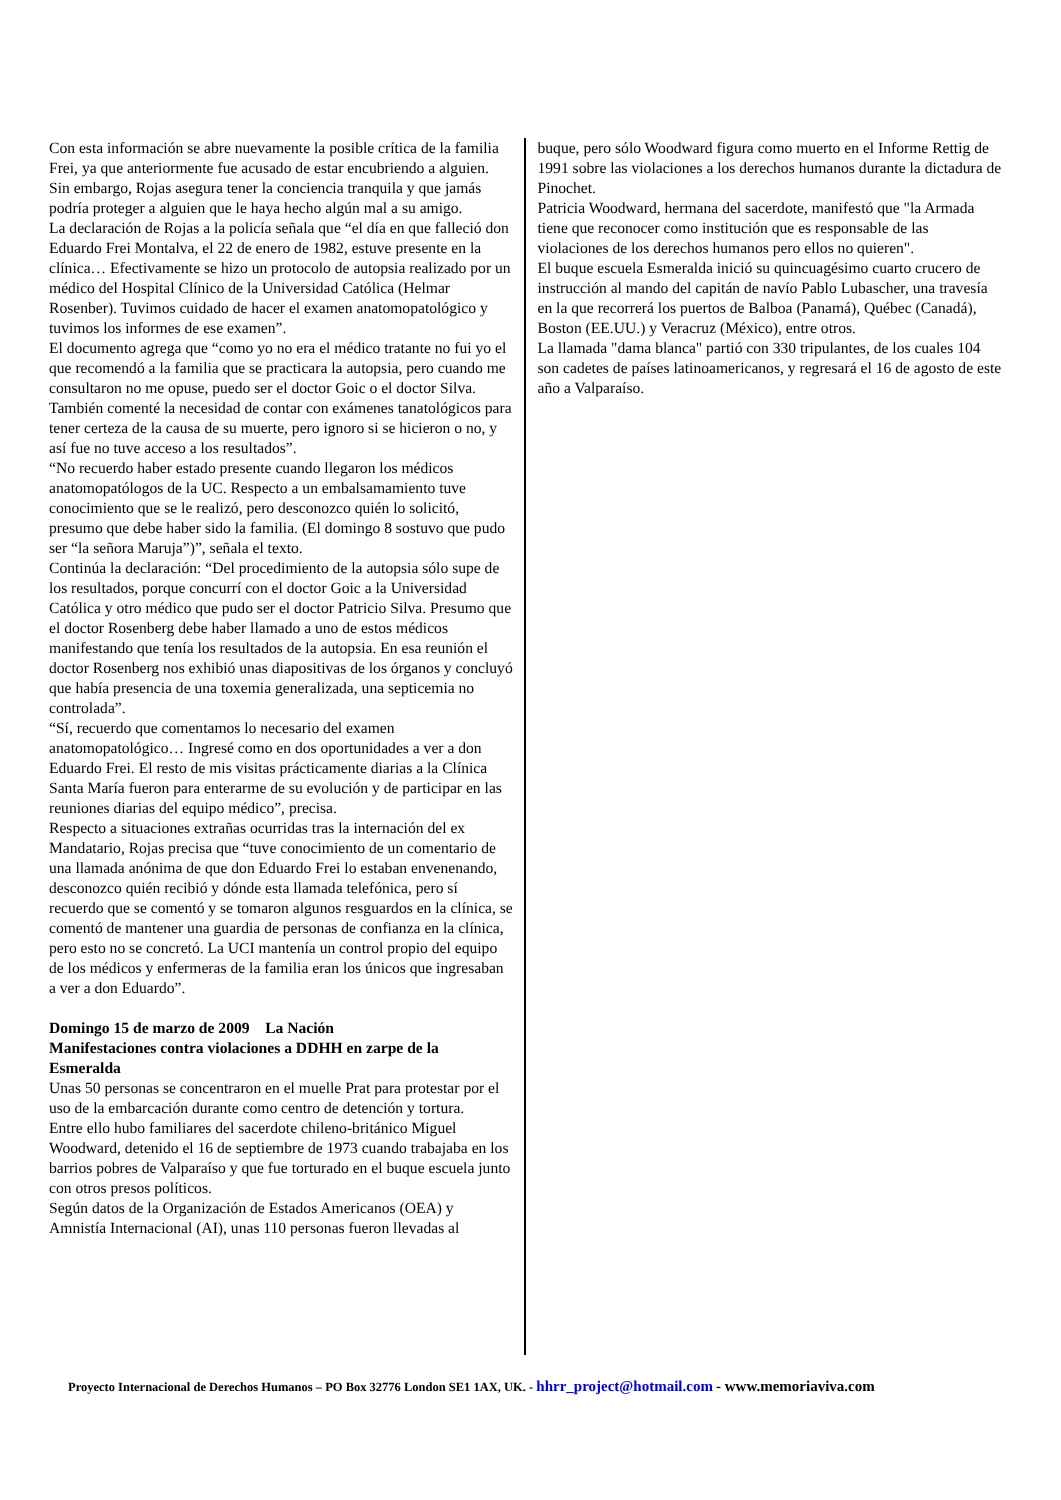Con esta información se abre nuevamente la posible crítica de la familia Frei, ya que anteriormente fue acusado de estar encubriendo a alguien. Sin embargo, Rojas asegura tener la conciencia tranquila y que jamás podría proteger a alguien que le haya hecho algún mal a su amigo.
La declaración de Rojas a la policía señala que “el día en que falleció don Eduardo Frei Montalva, el 22 de enero de 1982, estuve presente en la clínica… Efectivamente se hizo un protocolo de autopsia realizado por un médico del Hospital Clínico de la Universidad Católica (Helmar Rosenber). Tuvimos cuidado de hacer el examen anatomopatológico y tuvimos los informes de ese examen”.
El documento agrega que “como yo no era el médico tratante no fui yo el que recomendó a la familia que se practicara la autopsia, pero cuando me consultaron no me opuse, puedo ser el doctor Goic o el doctor Silva. También comenté la necesidad de contar con exámenes tanatológicos para tener certeza de la causa de su muerte, pero ignoro si se hicieron o no, y así fue no tuve acceso a los resultados”.
“No recuerdo haber estado presente cuando llegaron los médicos anatomopatólogos de la UC. Respecto a un embalsamamiento tuve conocimiento que se le realizó, pero desconozco quién lo solicitó, presumo que debe haber sido la familia. (El domingo 8 sostuvo que pudo ser “la señora Maruja”)”, señala el texto.
Continúa la declaración: “Del procedimiento de la autopsia sólo supe de los resultados, porque concurrí con el doctor Goic a la Universidad Católica y otro médico que pudo ser el doctor Patricio Silva. Presumo que el doctor Rosenberg debe haber llamado a uno de estos médicos manifestando que tenía los resultados de la autopsia. En esa reunión el doctor Rosenberg nos exhibió unas diapositivas de los órganos y concluyó que había presencia de una toxemia generalizada, una septicemia no controlada”.
“Sí, recuerdo que comentamos lo necesario del examen anatomopatológico… Ingresé como en dos oportunidades a ver a don Eduardo Frei. El resto de mis visitas prácticamente diarias a la Clínica Santa María fueron para enterarme de su evolución y de participar en las reuniones diarias del equipo médico”, precisa.
Respecto a situaciones extrañas ocurridas tras la internación del ex Mandatario, Rojas precisa que “tuve conocimiento de un comentario de una llamada anónima de que don Eduardo Frei lo estaban envenenando, desconozco quién recibió y dónde esta llamada telefónica, pero sí recuerdo que se comentó y se tomaron algunos resguardos en la clínica, se comentó de mantener una guardia de personas de confianza en la clínica, pero esto no se concretó. La UCI mantenía un control propio del equipo de los médicos y enfermeras de la familia eran los únicos que ingresaban a ver a don Eduardo”.
Domingo 15 de marzo de 2009 La Nación
Manifestaciones contra violaciones a DDHH en zarpe de la Esmeralda
Unas 50 personas se concentraron en el muelle Prat para protestar por el uso de la embarcación durante como centro de detención y tortura.
Entre ello hubo familiares del sacerdote chileno-británico Miguel Woodward, detenido el 16 de septiembre de 1973 cuando trabajaba en los barrios pobres de Valparaíso y que fue torturado en el buque escuela junto con otros presos políticos.
Según datos de la Organización de Estados Americanos (OEA) y Amnistía Internacional (AI), unas 110 personas fueron llevadas al
buque, pero sólo Woodward figura como muerto en el Informe Rettig de 1991 sobre las violaciones a los derechos humanos durante la dictadura de Pinochet.
Patricia Woodward, hermana del sacerdote, manifestó que "la Armada tiene que reconocer como institución que es responsable de las violaciones de los derechos humanos pero ellos no quieren".
El buque escuela Esmeralda inició su quincuagésimo cuarto crucero de instrucción al mando del capitán de navío Pablo Lubascher, una travesía en la que recorrerá los puertos de Balboa (Panamá), Québec (Canadá), Boston (EE.UU.) y Veracruz (México), entre otros.
La llamada "dama blanca" partió con 330 tripulantes, de los cuales 104 son cadetes de países latinoamericanos, y regresará el 16 de agosto de este año a Valparaíso.
Proyecto Internacional de Derechos Humanos – PO Box 32776 London SE1 1AX, UK. - hhrr_project@hotmail.com - www.memoriaviva.com